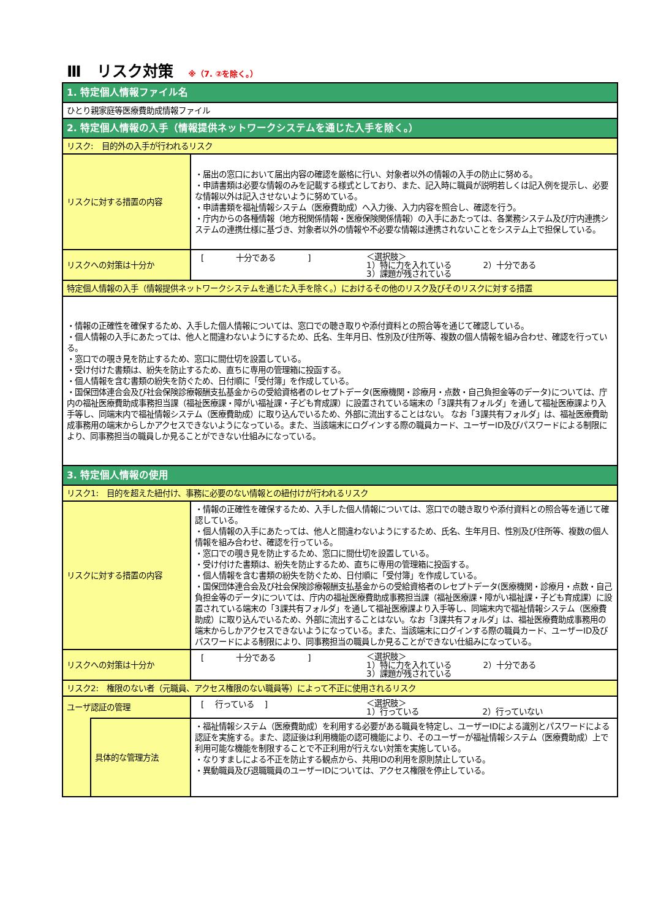Ⅲ　リスク対策 ※（7. ②を除く。）
| 1. 特定個人情報ファイル名 | | |
| ひとり親家庭等医療費助成情報ファイル | | |
| 2. 特定個人情報の入手（情報提供ネットワークシステムを通じた入手を除く。） | | |
| リスク: 目的外の入手が行われるリスク | | |
| リスクに対する措置の内容 | | ・届出の窓口において届出内容の確認を厳格に行い、対象者以外の情報の入手の防止に努める。 ・申請書類は必要な情報のみを記載する様式としており、また、記入時に職員が説明若しくは記入例を提示し、必要な情報以外は記入させないように努めている。 ・申請書類を福祉情報システム（医療費助成）へ入力後、入力内容を照合し、確認を行う。 ・庁内からの各種情報（地方税関係情報・医療保険関係情報）の入手にあたっては、各業務システム及び庁内連携システムの連携仕様に基づき、対象者以外の情報や不必要な情報は連携されないことをシステム上で担保している。 |
| リスクへの対策は十分か | | [ 十分である ] ＜選択肢＞ 1）特に力を入れている 2）十分である 3）課題が残されている |
| 特定個人情報の入手（情報提供ネットワークシステムを通じた入手を除く。）におけるその他のリスク及びそのリスクに対する措置 | | |
| ・情報の正確性を確保するため、入手した個人情報については、窓口での聴き取りや添付資料との照合等を通じて確認している。 ・個人情報の入手にあたっては、他人と間違わないようにするため、氏名、生年月日、性別及び住所等、複数の個人情報を組み合わせ、確認を行っている。 ・窓口での覗き見を防止するため、窓口に間仕切を設置している。 ・受け付けた書類は、紛失を防止するため、直ちに専用の管理箱に投函する。 ・個人情報を含む書類の紛失を防ぐため、日付順に「受付簿」を作成している。 ・国保団体連合会及び社会保険診療報酬支払基金からの受給資格者のレセプトデータ(医療機関・診療月・点数・自己負担金等のデータ)については、庁内の福祉医療費助成事務担当課（福祉医療課・障がい福祉課・子ども育成課）に設置されている端末の「3課共有フォルダ」を通して福祉医療課より入手等し、同端末内で福祉情報システム（医療費助成）に取り込んでいるため、外部に流出することはない。 なお「3課共有フォルダ」は、福祉医療費助成事務用の端末からしかアクセスできないようになっている。また、当該端末にログインする際の職員カード、ユーザーID及びパスワードによる制限により、同事務担当の職員しか見ることができない仕組みになっている。 | | |
| 3. 特定個人情報の使用 | | |
| リスク1: 目的を超えた紐付け、事務に必要のない情報との紐付けが行われるリスク | | |
| リスクに対する措置の内容 | | ・情報の正確性を確保するため、入手した個人情報については、窓口での聴き取りや添付資料との照合等を通じて確認している。 ・個人情報の入手にあたっては、他人と間違わないようにするため、氏名、生年月日、性別及び住所等、複数の個人情報を組み合わせ、確認を行っている。 ・窓口での覗き見を防止するため、窓口に間仕切を設置している。 ・受け付けた書類は、紛失を防止するため、直ちに専用の管理箱に投函する。 ・個人情報を含む書類の紛失を防ぐため、日付順に「受付簿」を作成している。 ・国保団体連合会及び社会保険診療報酬支払基金からの受給資格者のレセプトデータ(医療機関・診療月・点数・自己負担金等のデータ)については、庁内の福祉医療費助成事務担当課（福祉医療課・障がい福祉課・子ども育成課）に設置されている端末の「3課共有フォルダ」を通して福祉医療課より入手等し、同端末内で福祉情報システム（医療費助成）に取り込んでいるため、外部に流出することはない。なお「3課共有フォルダ」は、福祉医療費助成事務用の端末からしかアクセスできないようになっている。また、当該端末にログインする際の職員カード、ユーザーID及びパスワードによる制限により、同事務担当の職員しか見ることができない仕組みになっている。 |
| リスクへの対策は十分か | | [ 十分である ] ＜選択肢＞ 1）特に力を入れている 2）十分である 3）課題が残されている |
| リスク2: 権限のない者（元職員、アクセス権限のない職員等）によって不正に使用されるリスク | | |
| ユーザ認証の管理 | | [ 行っている ] ＜選択肢＞ 1）行っている 2）行っていない |
| | 具体的な管理方法 | ・福祉情報システム（医療費助成）を利用する必要がある職員を特定し、ユーザーIDによる識別とパスワードによる認証を実施する。また、認証後は利用機能の認可機能により、そのユーザーが福祉情報システム（医療費助成）上で利用可能な機能を制限することで不正利用が行えない対策を実施している。 ・なりすましによる不正を防止する観点から、共用IDの利用を原則禁止している。 ・異動職員及び退職職員のユーザーIDについては、アクセス権限を停止している。 |